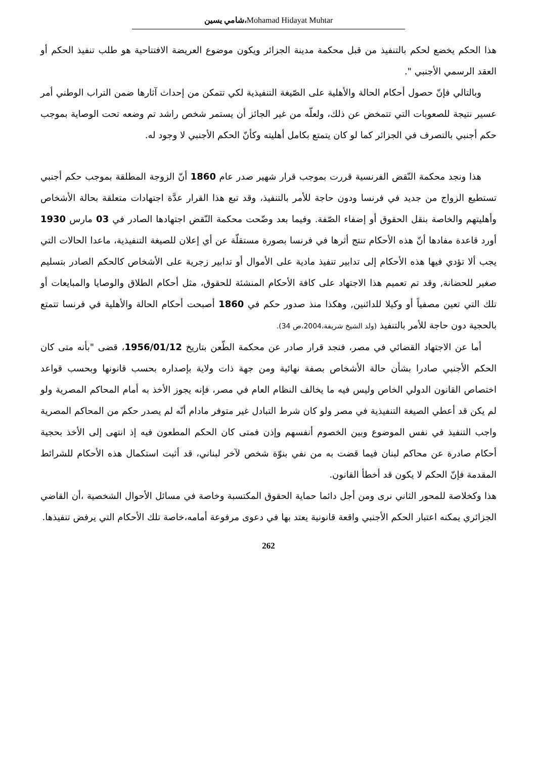شامي يسين،Mohamad Hidayat Muhtar
هذا الحكم يخضع لحكم بالتنفيذ من قبل محكمة مدينة الجزائر ويكون موضوع العريضة الافتتاحية هو طلب تنفيذ الحكم أو العقد الرسمي الأجنبي ".
وبالتالي فإنّ حصول أحكام الحالة والأهلية على الصّيغة التنفيذية لكي تتمكن من إحداث آثارها ضمن التراب الوطني أمر عسير نتيجة للصعوبات التي تتمخض عن ذلك، ولعلّه من غير الجائز أن يستمر شخص راشد تم وضعه تحت الوصاية بموجب حكم أجنبي بالتصرف في الجزائر كما لو كان يتمتع بكامل أهليته وكأنّ الحكم الأجنبي لا وجود له.
هذا ونجد محكمة النّقض الفرنسية قررت بموجب قرار شهير صدر عام 1860 أنّ الزوجة المطلقة بموجب حكم أجنبي تستطيع الزواج من جديد في فرنسا ودون حاجة للأمر بالتنفيذ، وقد تبع هذا القرار عدَّة اجتهادات متعلقة بحالة الأشخاص وأهليتهم والخاصة بنقل الحقوق أو إضفاء الصّفة. وفيما بعد وضّحت محكمة النّقض اجتهادها الصادر في 03 مارس 1930 أورد قاعدة مفادها أنّ هذه الأحكام تنتج أثرها في فرنسا بصورة مستقلّة عن أي إعلان للصيغة التنفيذية، ماعدا الحالات التي يجب ألا تؤدي فيها هذه الأحكام إلى تدابير تنفيذ مادية على الأموال أو تدابير زجرية على الأشخاص كالحكم الصادر بتسليم صغير للحضانة, وقد تم تعميم هذا الاجتهاد على كافة الأحكام المنشئة للحقوق، مثل أحكام الطلاق والوصايا والمبايعات أو تلك التي تعين مصفياً أو وكيلا للدائنين, وهكذا منذ صدور حكم في 1860 أصبحت أحكام الحالة والأهلية في فرنسا تتمتع بالحجية دون حاجة للأمر بالتنفيذ (ولد الشيخ شريفة،2004،ص 34).
أما عن الاجتهاد القضائي في مصر، فنجد قرار صادر عن محكمة الطّعن بتاريخ 1956/01/12، قضى "بأنه متى كان الحكم الأجنبي صادرا بشأن حالة الأشخاص بصفة نهائية ومن جهة ذات ولاية بإصداره بحسب قانونها وبحسب قواعد اختصاص القانون الدولي الخاص وليس فيه ما يخالف النظام العام في مصر، فإنه يجوز الأخذ به أمام المحاكم المصرية ولو لم يكن قد أعطي الصيغة التنفيذية في مصر ولو كان شرط التبادل غير متوفر مادام أنّه لم يصدر حكم من المحاكم المصرية واجب التنفيذ في نفس الموضوع وبين الخصوم أنفسهم وإذن فمتى كان الحكم المطعون فيه إذ انتهى إلى الأخذ بحجية أحكام صادرة عن محاكم لبنان فيما قضت به من نفي بنوّة شخص لآخر لبناني، قد أثبت استكمال هذه الأحكام للشرائط المقدمة فإنّ الحكم لا يكون قد أخطأ القانون.
هذا وكخلاصة للمحور الثاني نرى ومن أجل دائما حماية الحقوق المكتسبة وخاصة في مسائل الأحوال الشخصية ،أن القاضي الجزائري يمكنه اعتبار الحكم الأجنبي واقعة قانونية يعتد بها في دعوى مرفوعة أمامه،خاصة تلك الأحكام التي يرفض تنفيذها.
262